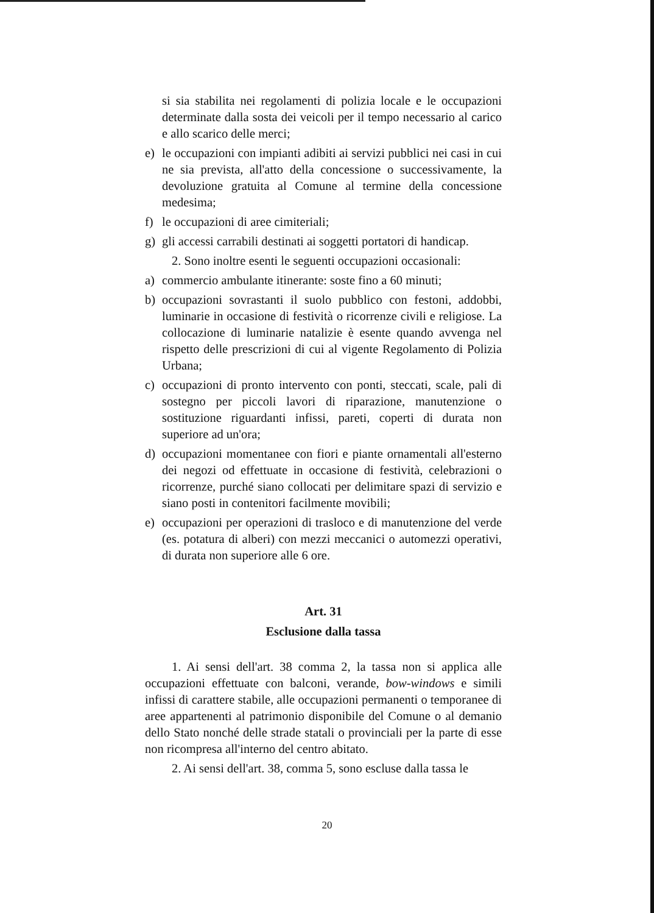si sia stabilita nei regolamenti di polizia locale e le occupazioni determinate dalla sosta dei veicoli per il tempo necessario al carico e allo scarico delle merci;
e) le occupazioni con impianti adibiti ai servizi pubblici nei casi in cui ne sia prevista, all'atto della concessione o successivamente, la devoluzione gratuita al Comune al termine della concessione medesima;
f) le occupazioni di aree cimiteriali;
g) gli accessi carrabili destinati ai soggetti portatori di handicap.
2. Sono inoltre esenti le seguenti occupazioni occasionali:
a) commercio ambulante itinerante: soste fino a 60 minuti;
b) occupazioni sovrastanti il suolo pubblico con festoni, addobbi, luminarie in occasione di festività o ricorrenze civili e religiose. La collocazione di luminarie natalizie è esente quando avvenga nel rispetto delle prescrizioni di cui al vigente Regolamento di Polizia Urbana;
c) occupazioni di pronto intervento con ponti, steccati, scale, pali di sostegno per piccoli lavori di riparazione, manutenzione o sostituzione riguardanti infissi, pareti, coperti di durata non superiore ad un'ora;
d) occupazioni momentanee con fiori e piante ornamentali all'esterno dei negozi od effettuate in occasione di festività, celebrazioni o ricorrenze, purché siano collocati per delimitare spazi di servizio e siano posti in contenitori facilmente movibili;
e) occupazioni per operazioni di trasloco e di manutenzione del verde (es. potatura di alberi) con mezzi meccanici o automezzi operativi, di durata non superiore alle 6 ore.
Art. 31
Esclusione dalla tassa
1. Ai sensi dell'art. 38 comma 2, la tassa non si applica alle occupazioni effettuate con balconi, verande, bow-windows e simili infissi di carattere stabile, alle occupazioni permanenti o temporanee di aree appartenenti al patrimonio disponibile del Comune o al demanio dello Stato nonché delle strade statali o provinciali per la parte di esse non ricompresa all'interno del centro abitato.
2. Ai sensi dell'art. 38, comma 5, sono escluse dalla tassa le
20